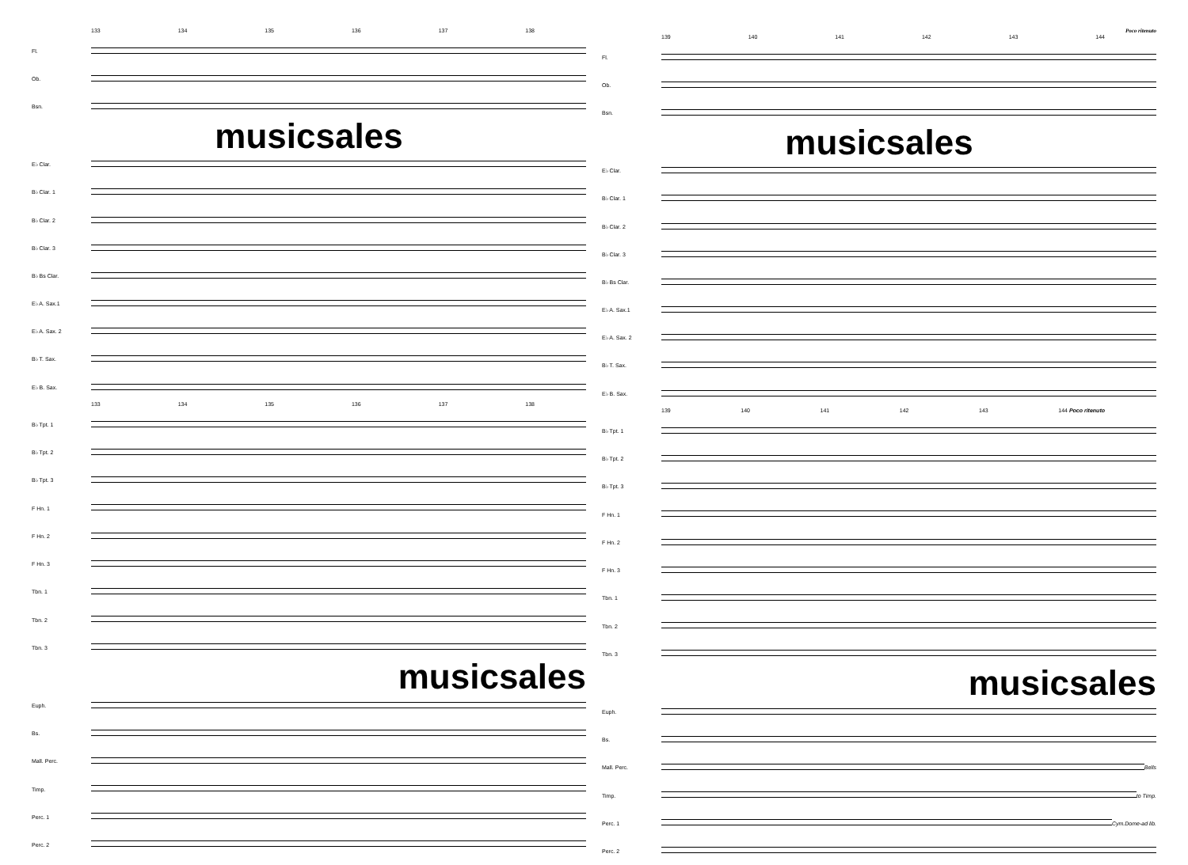133 134 135 136 137 138
Fl.
Ob.
Bsn.
musicsales
E♭ Clar.
B♭ Clar. 1
B♭ Clar. 2
B♭ Clar. 3
B♭ Bs Clar.
E♭ A. Sax.1
E♭ A. Sax. 2
B♭ T. Sax.
E♭ B. Sax.
133 134 135 136 137 138
B♭ Tpt. 1
B♭ Tpt. 2
B♭ Tpt. 3
F Hn. 1
F Hn. 2
F Hn. 3
Tbn. 1
Tbn. 2
Tbn. 3
musicsales
Euph.
Bs.
Mall. Perc.
Timp.
Perc. 1
Perc. 2
Poco ritenuto
139 140 141 142 143 144
Fl.
Ob.
Bsn.
musicsales
E♭ Clar.
B♭ Clar. 1
B♭ Clar. 2
B♭ Clar. 3
B♭ Bs Clar.
E♭ A. Sax.1
E♭ A. Sax. 2
B♭ T. Sax.
E♭ B. Sax.
139 140 141 142 143 144 Poco ritenuto
B♭ Tpt. 1
B♭ Tpt. 2
B♭ Tpt. 3
F Hn. 1
F Hn. 2
F Hn. 3
Tbn. 1
Tbn. 2
Tbn. 3
musicsales
Euph.
Bs.
Mall. Perc. Bells
Timp. to Timp.
Perc. 1 Cym.Dome-ad lib.
Perc. 2